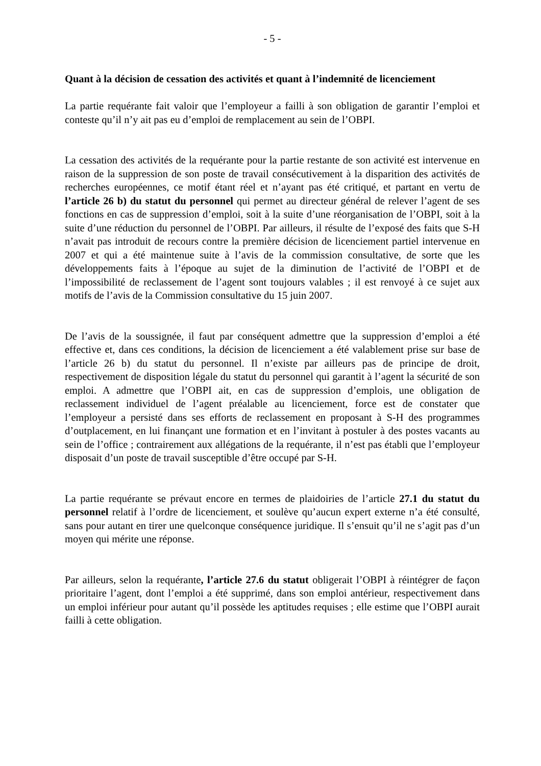- 5 -
Quant à la décision de cessation des activités et quant à l’indemnité de licenciement
La partie requérante fait valoir que l’employeur a failli à son obligation de garantir l’emploi et conteste qu’il n’y ait pas eu d’emploi de remplacement au sein de l’OBPI.
La cessation des activités de la requérante pour la partie restante de son activité est intervenue en raison de la suppression de son poste de travail consécutivement à la disparition des activités de recherches européennes, ce motif étant réel et n’ayant pas été critiqué, et partant en vertu de l’article 26 b) du statut du personnel qui permet au directeur général de relever l’agent de ses fonctions en cas de suppression d’emploi, soit à la suite d’une réorganisation de l’OBPI, soit à la suite d’une réduction du personnel de l’OBPI. Par ailleurs, il résulte de l’exposé des faits que S-H n’avait pas introduit de recours contre la première décision de licenciement partiel intervenue en 2007 et qui a été maintenue suite à l’avis de la commission consultative, de sorte que les développements faits à l’époque au sujet de la diminution de l’activité de l’OBPI et de l’impossibilité de reclassement de l’agent sont toujours valables ; il est renvoyé à ce sujet aux motifs de l’avis de la Commission consultative du 15 juin 2007.
De l’avis de la soussignée, il faut par conséquent admettre que la suppression d’emploi a été effective et, dans ces conditions, la décision de licenciement a été valablement prise sur base de l’article 26 b) du statut du personnel. Il n’existe par ailleurs pas de principe de droit, respectivement de disposition légale du statut du personnel qui garantit à l’agent la sécurité de son emploi. A admettre que l’OBPI ait, en cas de suppression d’emplois, une obligation de reclassement individuel de l’agent préalable au licenciement, force est de constater que l’employeur a persisté dans ses efforts de reclassement en proposant à S-H des programmes d’outplacement, en lui finançant une formation et en l’invitant à postuler à des postes vacants au sein de l’office ; contrairement aux allégations de la requérante, il n’est pas établi que l’employeur disposait d’un poste de travail susceptible d’être occupé par S-H.
La partie requérante se prévaut encore en termes de plaidoiries de l’article 27.1 du statut du personnel relatif à l’ordre de licenciement, et soulève qu’aucun expert externe n’a été consulté, sans pour autant en tirer une quelconque conséquence juridique. Il s’ensuit qu’il ne s’agit pas d’un moyen qui mérite une réponse.
Par ailleurs, selon la requérante, l’article 27.6 du statut obligerait l’OBPI à réintégrer de façon prioritaire l’agent, dont l’emploi a été supprimé, dans son emploi antérieur, respectivement dans un emploi inférieur pour autant qu’il possède les aptitudes requises ; elle estime que l’OBPI aurait failli à cette obligation.